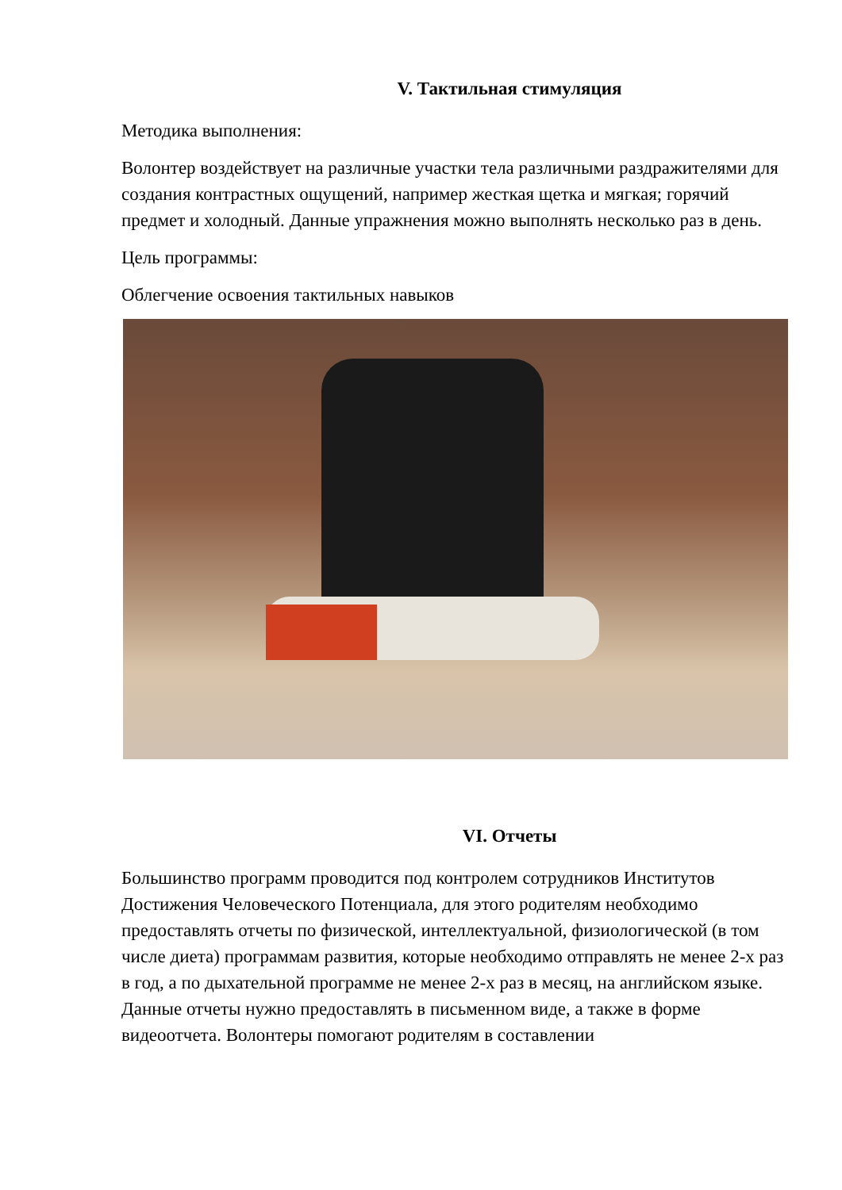V. Тактильная стимуляция
Методика выполнения:
Волонтер воздействует на различные участки тела различными раздражителями для создания контрастных ощущений, например жесткая щетка и мягкая; горячий предмет и холодный. Данные упражнения можно выполнять несколько раз в день.
Цель программы:
Облегчение освоения тактильных навыков
VI. Отчеты
Большинство программ проводится под контролем сотрудников Институтов Достижения Человеческого Потенциала, для этого родителям необходимо предоставлять отчеты по физической, интеллектуальной, физиологической (в том числе диета) программам развития, которые необходимо отправлять не менее 2-х раз в год, а по дыхательной программе не менее 2-х раз в месяц, на английском языке. Данные отчеты нужно предоставлять в письменном виде, а также в форме видеоотчета. Волонтеры помогают родителям в составлении